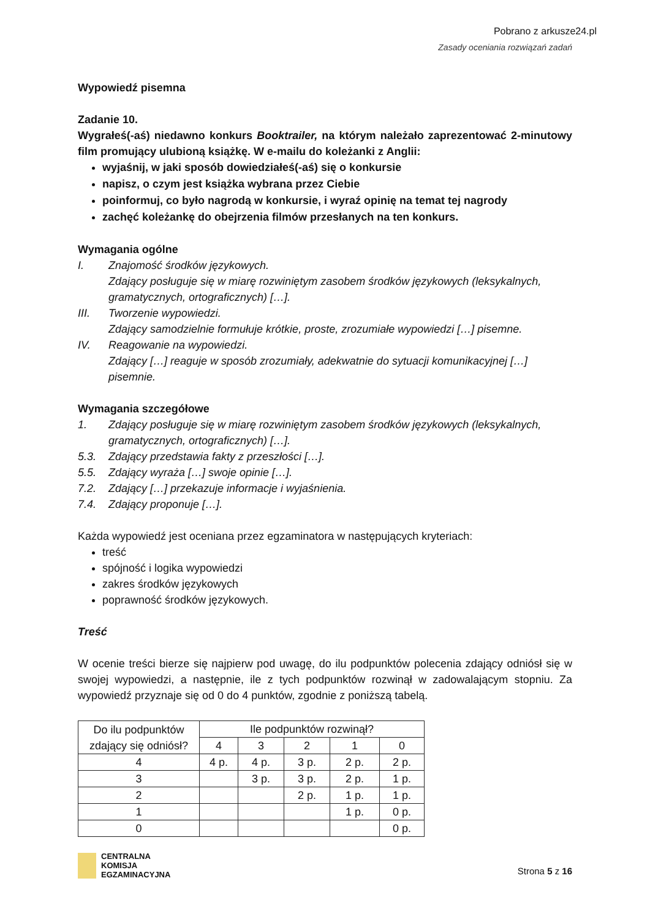Pobrano z arkusze24.pl
Zasady oceniania rozwiązań zadań
Wypowiedź pisemna
Zadanie 10.
Wygrałeś(-aś) niedawno konkurs Booktrailer, na którym należało zaprezentować 2-minutowy film promujący ulubioną książkę. W e-mailu do koleżanki z Anglii:
wyjaśnij, w jaki sposób dowiedziałeś(-aś) się o konkursie
napisz, o czym jest książka wybrana przez Ciebie
poinformuj, co było nagrodą w konkursie, i wyraź opinię na temat tej nagrody
zachęć koleżankę do obejrzenia filmów przesłanych na ten konkurs.
Wymagania ogólne
I. Znajomość środków językowych.
Zdający posługuje się w miarę rozwiniętym zasobem środków językowych (leksykalnych, gramatycznych, ortograficznych) […].
III. Tworzenie wypowiedzi.
Zdający samodzielnie formułuje krótkie, proste, zrozumiałe wypowiedzi […] pisemne.
IV. Reagowanie na wypowiedzi.
Zdający […] reaguje w sposób zrozumiały, adekwatnie do sytuacji komunikacyjnej […] pisemnie.
Wymagania szczegółowe
1. Zdający posługuje się w miarę rozwiniętym zasobem środków językowych (leksykalnych, gramatycznych, ortograficznych) […].
5.3. Zdający przedstawia fakty z przeszłości […].
5.5. Zdający wyraża […] swoje opinie […].
7.2. Zdający […] przekazuje informacje i wyjaśnienia.
7.4. Zdający proponuje […].
Każda wypowiedź jest oceniana przez egzaminatora w następujących kryteriach:
treść
spójność i logika wypowiedzi
zakres środków językowych
poprawność środków językowych.
Treść
W ocenie treści bierze się najpierw pod uwagę, do ilu podpunktów polecenia zdający odniósł się w swojej wypowiedzi, a następnie, ile z tych podpunktów rozwinął w zadowalającym stopniu. Za wypowiedź przyznaje się od 0 do 4 punktów, zgodnie z poniższą tabelą.
| Do ilu podpunktów zdający się odniósł? | Ile podpunktów rozwinął? | | | | |
| | 4 | 3 | 2 | 1 | 0 |
| 4 | 4 p. | 4 p. | 3 p. | 2 p. | 2 p. |
| 3 | | 3 p. | 3 p. | 2 p. | 1 p. |
| 2 | | | 2 p. | 1 p. | 1 p. |
| 1 | | | | 1 p. | 0 p. |
| 0 | | | | | 0 p. |
CENTRALNA
KOMISJA
EGZAMINACYJNA
Strona 5 z 16